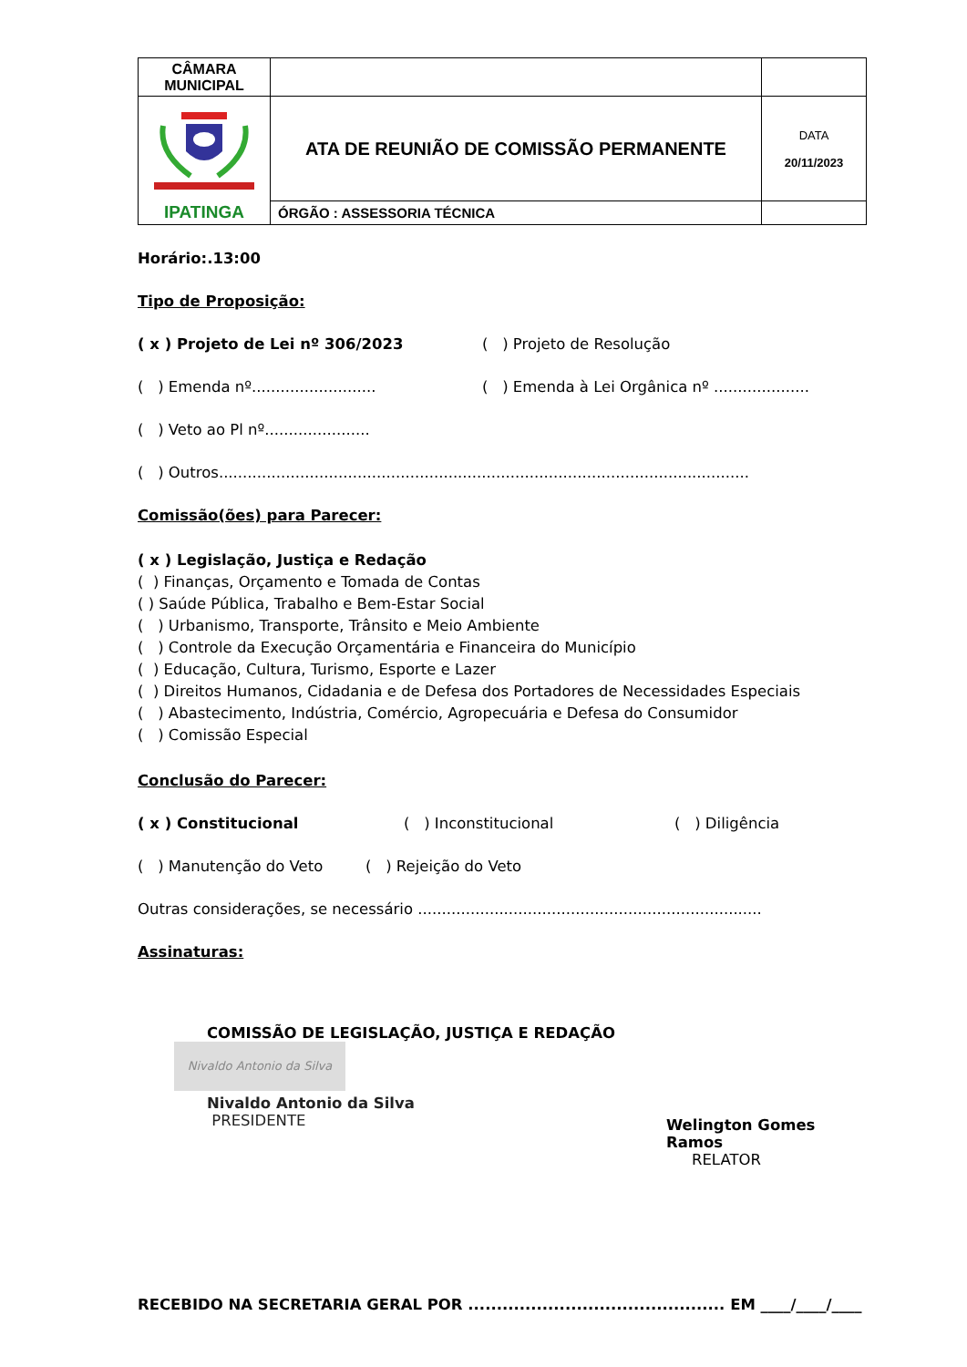| CÂMARA MUNICIPAL | | |
| IPATINGA | ATA DE REUNIÃO DE COMISSÃO PERMANENTE | DATA 20/11/2023 |
| | ÓRGÃO : ASSESSORIA TÉCNICA | |
Horário:.13:00
Tipo de Proposição:
( x ) Projeto de Lei nº 306/2023 ( ) Projeto de Resolução
( ) Emenda nº.......................... ( ) Emenda à Lei Orgânica nº ....................
( ) Veto ao Pl nº......................
( ) Outros...............................................................................................................
Comissão(ões) para Parecer:
( x ) Legislação, Justiça e Redação
( ) Finanças, Orçamento e Tomada de Contas
( ) Saúde Pública, Trabalho e Bem-Estar Social
( ) Urbanismo, Transporte, Trânsito e Meio Ambiente
( ) Controle da Execução Orçamentária e Financeira do Município
( ) Educação, Cultura, Turismo, Esporte e Lazer
( ) Direitos Humanos, Cidadania e de Defesa dos Portadores de Necessidades Especiais
( ) Abastecimento, Indústria, Comércio, Agropecuária e Defesa do Consumidor
( ) Comissão Especial
Conclusão do Parecer:
( x ) Constitucional ( ) Inconstitucional ( ) Diligência
( ) Manutenção do Veto ( ) Rejeição do Veto
Outras considerações, se necessário ........................................................................
Assinaturas:
COMISSÃO DE LEGISLAÇÃO, JUSTIÇA E REDAÇÃO
Nivaldo Antonio da Silva
Nivaldo Antonio da Silva
PRESIDENTE
Welington Gomes Ramos
RELATOR
RECEBIDO NA SECRETARIA GERAL POR ............................................. EM ____/____/____